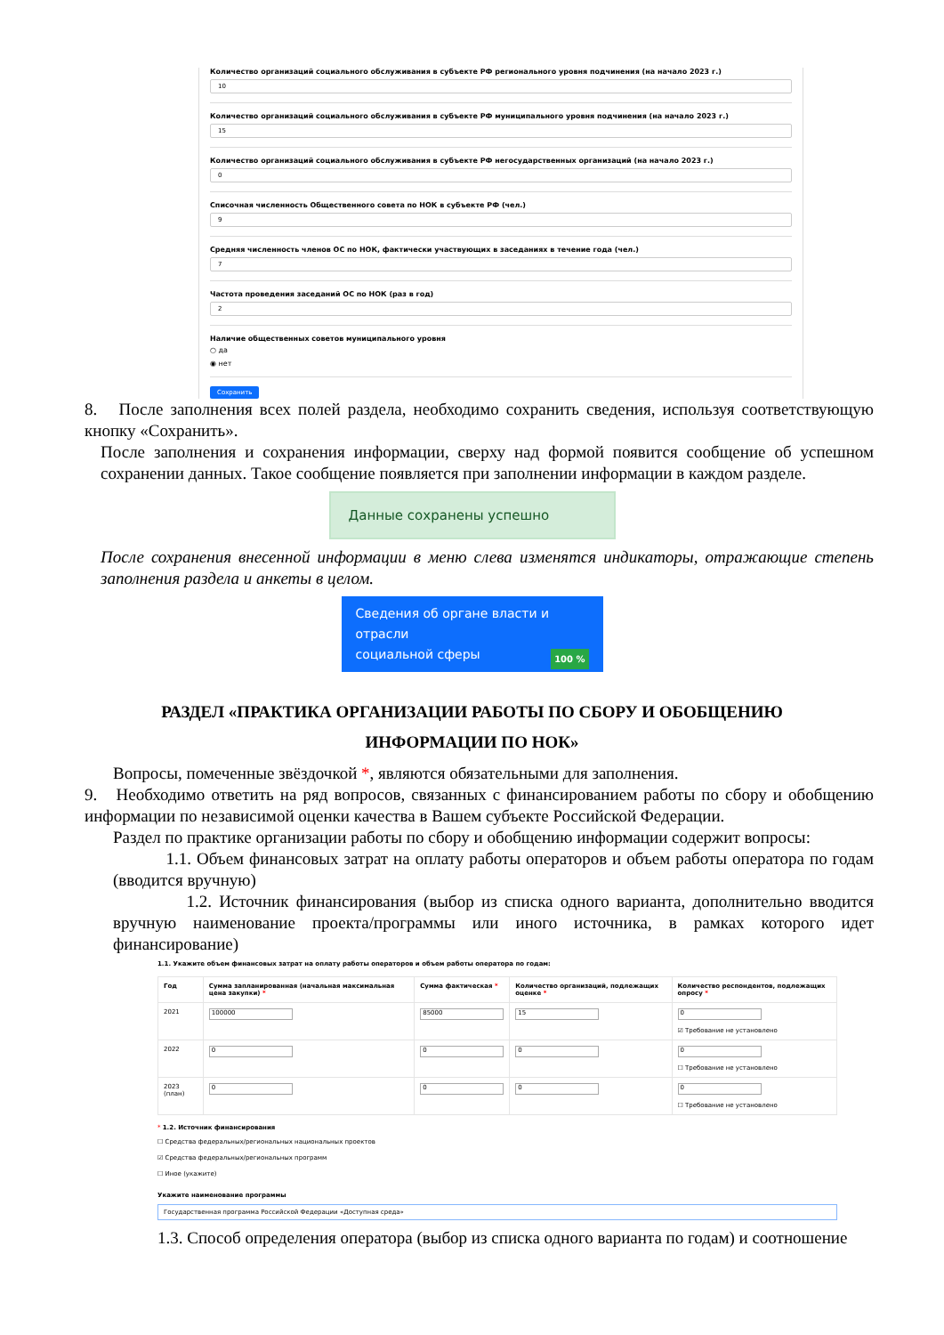Количество организаций социального обслуживания в субъекте РФ регионального уровня подчинения (на начало 2023 г.)
10
Количество организаций социального обслуживания в субъекте РФ муниципального уровня подчинения (на начало 2023 г.)
15
Количество организаций социального обслуживания в субъекте РФ негосударственных организаций (на начало 2023 г.)
0
Списочная численность Общественного совета по НОК в субъекте РФ (чел.)
9
Средняя численность членов ОС по НОК, фактически участвующих в заседаниях в течение года (чел.)
7
Частота проведения заседаний ОС по НОК (раз в год)
2
Наличие общественных советов муниципального уровня
○ да
◉ нет
Сохранить
8. После заполнения всех полей раздела, необходимо сохранить сведения, используя соответствующую кнопку «Сохранить».
После заполнения и сохранения информации, сверху над формой появится сообщение об успешном сохранении данных. Такое сообщение появляется при заполнении информации в каждом разделе.
Данные сохранены успешно
После сохранения внесенной информации в меню слева изменятся индикаторы, отражающие степень заполнения раздела и анкеты в целом.
Сведения об органе власти и отрасли
социальной сферы 100 %
РАЗДЕЛ «ПРАКТИКА ОРГАНИЗАЦИИ РАБОТЫ ПО СБОРУ И ОБОБЩЕНИЮ
ИНФОРМАЦИИ ПО НОК»
Вопросы, помеченные звёздочкой *, являются обязательными для заполнения.
9. Необходимо ответить на ряд вопросов, связанных с финансированием работы по сбору и обобщению информации по независимой оценки качества в Вашем субъекте Российской Федерации.
Раздел по практике организации работы по сбору и обобщению информации содержит вопросы:
1.1. Объем финансовых затрат на оплату работы операторов и объем работы оператора по годам (вводится вручную)
1.2. Источник финансирования (выбор из списка одного варианта, дополнительно вводится вручную наименование проекта/программы или иного источника, в рамках которого идет финансирование)
1.1. Укажите объем финансовых затрат на оплату работы операторов и объем работы оператора по годам:
| Год | Сумма запланированная (начальная максимальная цена закупки) * | Сумма фактическая * | Количество организаций, подлежащих оценке * | Количество респондентов, подлежащих опросу * |
| --- | --- | --- | --- | --- |
| 2021 | 100000 | 85000 | 15 | 0 ☑ Требование не установлено |
| 2022 | 0 | 0 | 0 | 0 ☐ Требование не установлено |
| 2023 (план) | 0 | 0 | 0 | 0 ☐ Требование не установлено |
* 1.2. Источник финансирования
☐ Средства федеральных/региональных национальных проектов
☑ Средства федеральных/региональных программ
☐ Иное (укажите)
Укажите наименование программы
Государственная программа Российской Федерации «Доступная среда»
1.3. Способ определения оператора (выбор из списка одного варианта по годам) и соотношение